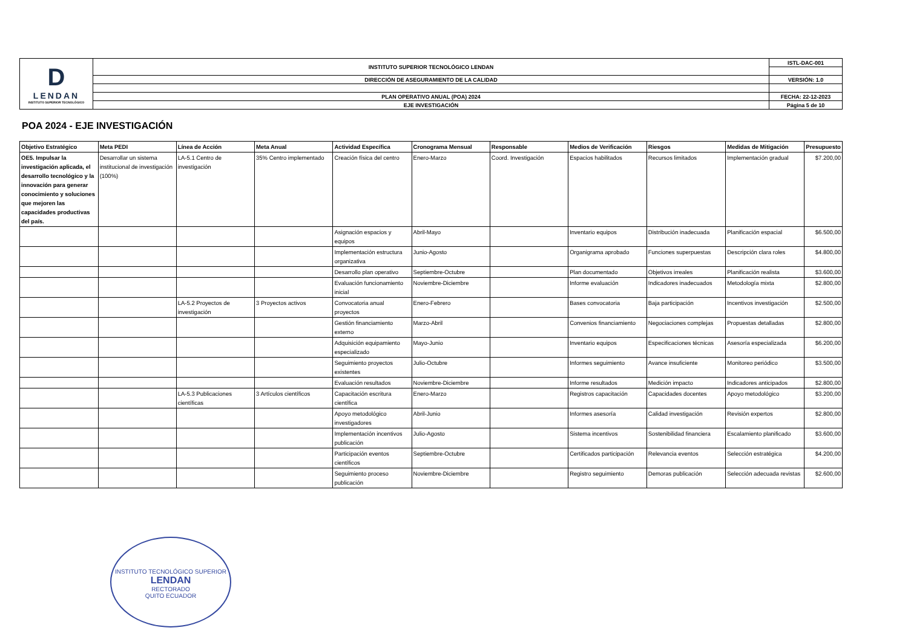| D LENDAN INSTITUTO SUPERIOR TECNOLÓGICO | INSTITUTO SUPERIOR TECNOLÓGICO LENDAN | ISTL-DAC-001 |
| | DIRECCIÓN DE ASEGURAMIENTO DE LA CALIDAD | VERSIÓN: 1.0 |
| | PLAN OPERATIVO ANUAL (POA) 2024 | FECHA: 22-12-2023 |
| | EJE INVESTIGACIÓN | Página 5 de 10 |
POA 2024 - EJE INVESTIGACIÓN
| Objetivo Estratégico | Meta PEDI | Línea de Acción | Meta Anual | Actividad Específica | Cronograma Mensual | Responsable | Medios de Verificación | Riesgos | Medidas de Mitigación | Presupuesto |
| --- | --- | --- | --- | --- | --- | --- | --- | --- | --- | --- |
| OE5. Impulsar la investigación aplicada, el desarrollo tecnológico y la innovación para generar conocimiento y soluciones que mejoren las capacidades productivas del país. | Desarrollar un sistema institucional de investigación (100%) | LA-5.1 Centro de investigación | 35% Centro implementado | Creación física del centro | Enero-Marzo | Coord. Investigación | Espacios habilitados | Recursos limitados | Implementación gradual | $7.200,00 |
| | | | | Asignación espacios y equipos | Abril-Mayo | | Inventario equipos | Distribución inadecuada | Planificación espacial | $6.500,00 |
| | | | | Implementación estructura organizativa | Junio-Agosto | | Organigrama aprobado | Funciones superpuestas | Descripción clara roles | $4.800,00 |
| | | | | Desarrollo plan operativo | Septiembre-Octubre | | Plan documentado | Objetivos irreales | Planificación realista | $3.600,00 |
| | | | | Evaluación funcionamiento inicial | Noviembre-Diciembre | | Informe evaluación | Indicadores inadecuados | Metodología mixta | $2.800,00 |
| | | LA-5.2 Proyectos de investigación | 3 Proyectos activos | Convocatoria anual proyectos | Enero-Febrero | | Bases convocatoria | Baja participación | Incentivos investigación | $2.500,00 |
| | | | | Gestión financiamiento externo | Marzo-Abril | | Convenios financiamiento | Negociaciones complejas | Propuestas detalladas | $2.800,00 |
| | | | | Adquisición equipamiento especializado | Mayo-Junio | | Inventario equipos | Especificaciones técnicas | Asesoría especializada | $6.200,00 |
| | | | | Seguimiento proyectos existentes | Julio-Octubre | | Informes seguimiento | Avance insuficiente | Monitoreo periódico | $3.500,00 |
| | | | | Evaluación resultados | Noviembre-Diciembre | | Informe resultados | Medición impacto | Indicadores anticipados | $2.800,00 |
| | | LA-5.3 Publicaciones científicas | 3 Artículos científicos | Capacitación escritura científica | Enero-Marzo | | Registros capacitación | Capacidades docentes | Apoyo metodológico | $3.200,00 |
| | | | | Apoyo metodológico investigadores | Abril-Junio | | Informes asesoría | Calidad investigación | Revisión expertos | $2.800,00 |
| | | | | Implementación incentivos publicación | Julio-Agosto | | Sistema incentivos | Sostenibilidad financiera | Escalamiento planificado | $3.600,00 |
| | | | | Participación eventos científicos | Septiembre-Octubre | | Certificados participación | Relevancia eventos | Selección estratégica | $4.200,00 |
| | | | | Seguimiento proceso publicación | Noviembre-Diciembre | | Registro seguimiento | Demoras publicación | Selección adecuada revistas | $2.600,00 |
INSTITUTO TECNOLÓGICO SUPERIOR
LENDAN
RECTORADO
QUITO ECUADOR